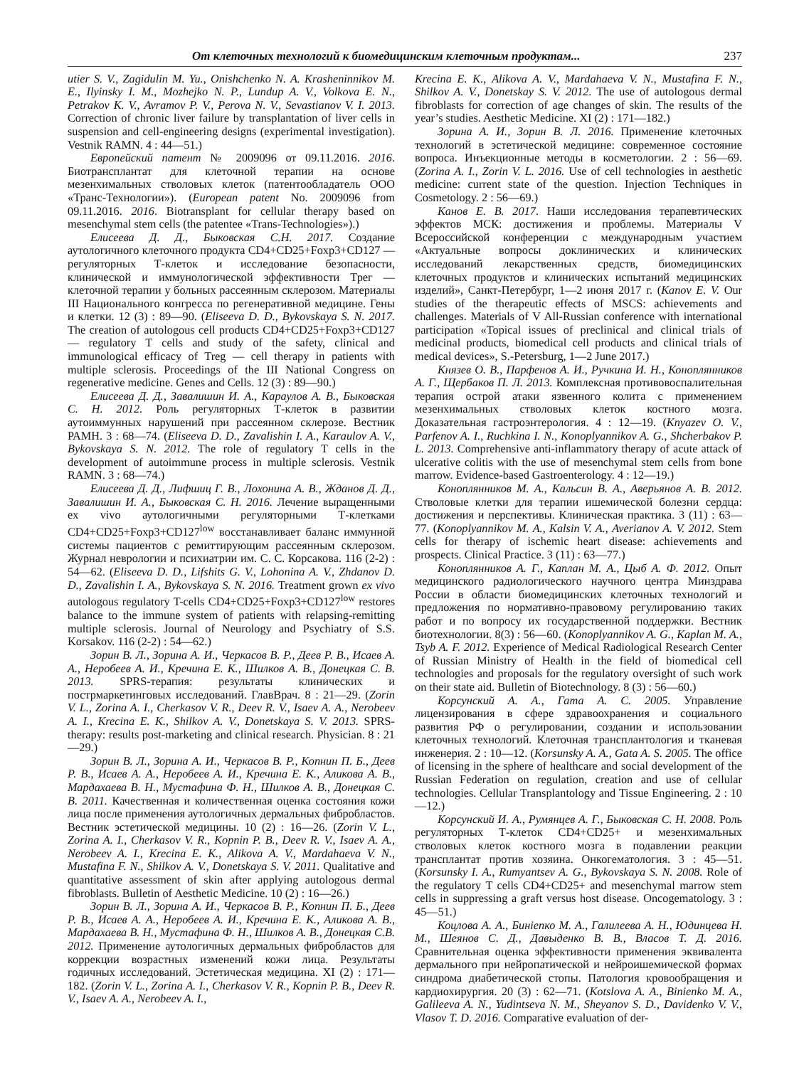От клеточных технологий к биомедицинским клеточным продуктам... 237
utier S. V., Zagidulin M. Yu., Onishchenko N. A. Krasheninnikov M. E., Ilyinsky I. M., Mozhejko N. P., Lundup A. V., Volkova E. N., Petrakov K. V., Avramov P. V., Perova N. V., Sevastianov V. I. 2013. Correction of chronic liver failure by transplantation of liver cells in suspension and cell-engineering designs (experimental investigation). Vestnik RAMN. 4 : 44—51.)
Европейский патент № 2009096 от 09.11.2016. 2016. Биотрансплантат для клеточной терапии на основе мезенхимальных стволовых клеток (патентообладатель ООО «Транс-Технологии»). (European patent No. 2009096 from 09.11.2016. 2016. Biotransplant for cellular therapy based on mesenchymal stem cells (the patentee «Trans-Technologies»).)
Елисеева Д. Д., Быковская С.Н. 2017. Создание аутологичного клеточного продукта CD4+CD25+Foxp3+CD127 — регуляторных Т-клеток и исследование безопасности, клинической и иммунологической эффективности Трег — клеточной терапии у больных рассеянным склерозом. Материалы III Национального конгресса по регенеративной медицине. Гены и клетки. 12 (3) : 89—90. (Eliseeva D. D., Bykovskaya S. N. 2017. The creation of autologous cell products CD4+CD25+Foxp3+CD127 — regulatory T cells and study of the safety, clinical and immunological efficacy of Treg — cell therapy in patients with multiple sclerosis. Proceedings of the III National Congress on regenerative medicine. Genes and Cells. 12 (3) : 89—90.)
Елисеева Д. Д., Завалишин И. А., Караулов А. В., Быковская С. Н. 2012. Роль регуляторных Т-клеток в развитии аутоиммунных нарушений при рассеянном склерозе. Вестник РАМН. 3 : 68—74. (Eliseeva D. D., Zavalishin I. A., Karaulov A. V., Bykovskaya S. N. 2012. The role of regulatory T cells in the development of autoimmune process in multiple sclerosis. Vestnik RAMN. 3 : 68—74.)
Елисеева Д. Д., Лифшиц Г. В., Лохонина А. В., Жданов Д. Д., Завалишин И. А., Быковская С. Н. 2016. Лечение выращенными ex vivo аутологичными регуляторными Т-клетками CD4+CD25+Foxp3+CD127<sup>low</sup> восстанавливает баланс иммунной системы пациентов с ремиттирующим рассеянным склерозом. Журнал неврологии и психиатрии им. С. С. Корсакова. 116 (2-2) : 54—62. (Eliseeva D. D., Lifshits G. V., Lohonina A. V., Zhdanov D. D., Zavalishin I. A., Bykovskaya S. N. 2016. Treatment grown ex vivo autologous regulatory T-cells CD4+CD25+Foxp3+CD127<sup>low</sup> restores balance to the immune system of patients with relapsing-remitting multiple sclerosis. Journal of Neurology and Psychiatry of S.S. Korsakov. 116 (2-2) : 54—62.)
Зорин В. Л., Зорина А. И., Черкасов В. Р., Деев Р. В., Исаев А. А., Неробеев А. И., Кречина Е. К., Шилков А. В., Донецкая С. В. 2013. SPRS-терапия: результаты клинических и пострмаркетинговых исследований. ГлавВрач. 8 : 21—29. (Zorin V. L., Zorina A. I., Cherkasov V. R., Deev R. V., Isaev A. A., Nerobeev A. I., Krecina E. K., Shilkov A. V., Donetskaya S. V. 2013. SPRS-therapy: results post-marketing and clinical research. Physician. 8 : 21—29.)
Зорин В. Л., Зорина А. И., Черкасов В. Р., Копнин П. Б., Деев Р. В., Исаев А. А., Неробеев А. И., Кречина Е. К., Аликова А. В., Мардахаева В. Н., Мустафина Ф. Н., Шилков А. В., Донецкая С. В. 2011. Качественная и количественная оценка состояния кожи лица после применения аутологичных дермальных фибробластов. Вестник эстетической медицины. 10 (2) : 16—26. (Zorin V. L., Zorina A. I., Cherkasov V. R., Kopnin P. B., Deev R. V., Isaev A. A., Nerobeev A. I., Krecina E. K., Alikova A. V., Mardahaeva V. N., Mustafina F. N., Shilkov A. V., Donetskaya S. V. 2011. Qualitative and quantitative assessment of skin after applying autologous dermal fibroblasts. Bulletin of Aesthetic Medicine. 10 (2) : 16—26.)
Зорин В. Л., Зорина А. И., Черкасов В. Р., Копнин П. Б., Деев Р. В., Исаев А. А., Неробеев А. И., Кречина Е. К., Аликова А. В., Мардахаева В. Н., Мустафина Ф. Н., Шилков А. В., Донецкая С.В. 2012. Применение аутологичных дермальных фибробластов для коррекции возрастных изменений кожи лица. Результаты годичных исследований. Эстетическая медицина. XI (2) : 171—182. (Zorin V. L., Zorina A. I., Cherkasov V. R., Kopnin P. B., Deev R. V., Isaev A. A., Nerobeev A. I.,
Krecina E. K., Alikova A. V., Mardahaeva V. N., Mustafina F. N., Shilkov A. V., Donetskay S. V. 2012. The use of autologous dermal fibroblasts for correction of age changes of skin. The results of the year’s studies. Aesthetic Medicine. XI (2) : 171—182.)
Зорина А. И., Зорин В. Л. 2016. Применение клеточных технологий в эстетической медицине: современное состояние вопроса. Инъекционные методы в косметологии. 2 : 56—69. (Zorina A. I., Zorin V. L. 2016. Use of cell technologies in aesthetic medicine: current state of the question. Injection Techniques in Cosmetology. 2 : 56—69.)
Канов Е. В. 2017. Наши исследования терапевтических эффектов МСК: достижения и проблемы. Материалы V Всероссийской конференции с международным участием «Актуальные вопросы доклинических и клинических исследований лекарственных средств, биомедицинских клеточных продуктов и клинических испытаний медицинских изделий», Санкт-Петербург, 1—2 июня 2017 г. (Kanov E. V. Our studies of the therapeutic effects of MSCS: achievements and challenges. Materials of V All-Russian conference with international participation «Topical issues of preclinical and clinical trials of medicinal products, biomedical cell products and clinical trials of medical devices», S.-Petersburg, 1—2 June 2017.)
Князев О. В., Парфенов А. И., Ручкина И. Н., Коноплянников А. Г., Щербаков П. Л. 2013. Комплексная противовоспалительная терапия острой атаки язвенного колита с применением мезенхимальных стволовых клеток костного мозга. Доказательная гастроэнтерология. 4 : 12—19. (Knyazev O. V., Parfenov A. I., Ruchkina I. N., Konoplyannikov A. G., Shcherbakov P. L. 2013. Comprehensive anti-inflammatory therapy of acute attack of ulcerative colitis with the use of mesenchymal stem cells from bone marrow. Evidence-based Gastroenterology. 4 : 12—19.)
Коноплянников М. А., Кальсин В. А., Аверьянов А. В. 2012. Стволовые клетки для терапии ишемической болезни сердца: достижения и перспективы. Клиническая практика. 3 (11) : 63—77. (Konoplyannikov M. A., Kalsin V. A., Averianov A. V. 2012. Stem cells for therapy of ischemic heart disease: achievements and prospects. Clinical Practice. 3 (11) : 63—77.)
Коноплянников А. Г., Каплан М. А., Цыб А. Ф. 2012. Опыт медицинского радиологического научного центра Минздрава России в области биомедицинских клеточных технологий и предложения по нормативно-правовому регулированию таких работ и по вопросу их государственной поддержки. Вестник биотехнологии. 8(3) : 56—60. (Konoplyannikov A. G., Kaplan M. A., Tsyb A. F. 2012. Experience of Medical Radiological Research Center of Russian Ministry of Health in the field of biomedical cell technologies and proposals for the regulatory oversight of such work on their state aid. Bulletin of Biotechnology. 8 (3) : 56—60.)
Корсунский А. А., Гата А. С. 2005. Управление лицензирования в сфере здравоохранения и социального развития РФ о регулировании, создании и использовании клеточных технологий. Клеточная трансплантология и тканевая инженерия. 2 : 10—12. (Korsunsky A. A., Gata A. S. 2005. The office of licensing in the sphere of healthcare and social development of the Russian Federation on regulation, creation and use of cellular technologies. Cellular Transplantology and Tissue Engineering. 2 : 10—12.)
Корсунский И. А., Румянцев А. Г., Быковская С. Н. 2008. Роль регуляторных Т-клеток CD4+CD25+ и мезенхимальных стволовых клеток костного мозга в подавлении реакции трансплантат против хозяина. Онкогематология. 3 : 45—51. (Korsunsky I. A., Rumyantsev A. G., Bykovskaya S. N. 2008. Role of the regulatory T cells CD4+CD25+ and mesenchymal marrow stem cells in suppressing a graft versus host disease. Oncogematology. 3 : 45—51.)
Коцлова А. А., Бинienко М. А., Галилеева А. Н., Юдинцева Н. М., Шеянов С. Д., Давыденко В. В., Власов Т. Д. 2016. Сравнительная оценка эффективности применения эквивалента дермального при нейропатической и нейроишемической формах синдрома диабетической стопы. Патология кровообращения и кардиохирургия. 20 (3) : 62—71. (Kotslova A. A., Binienko M. A., Galileeva A. N., Yudintseva N. M., Sheyanov S. D., Davidenko V. V., Vlasov T. D. 2016. Comparative evaluation of der-